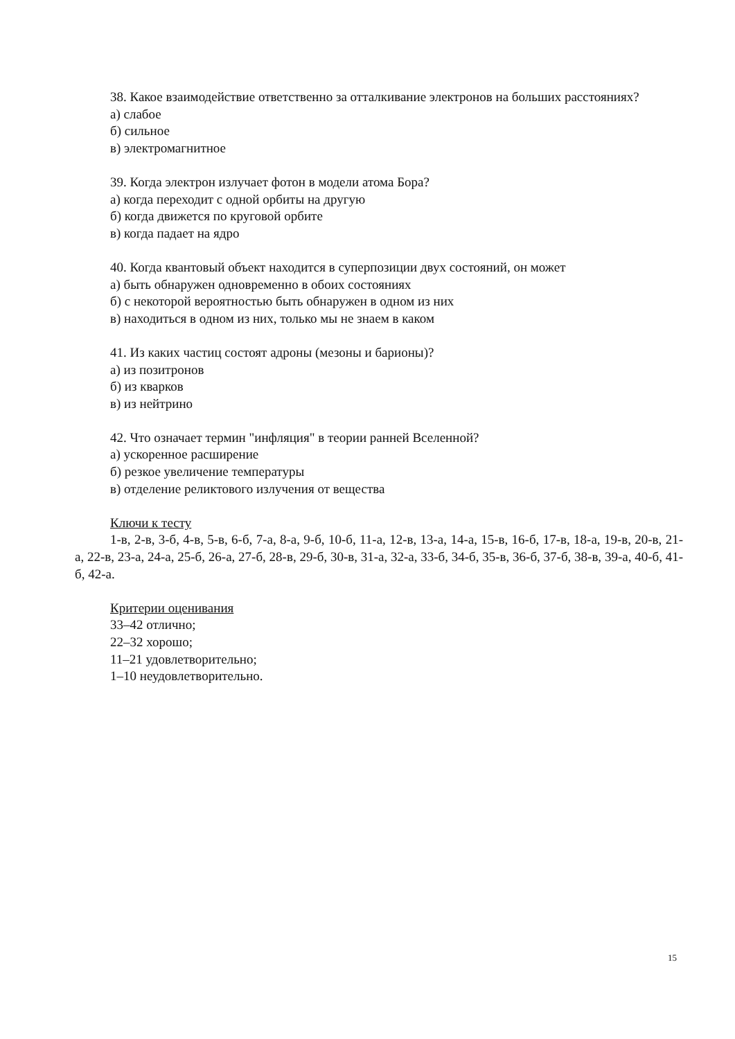38. Какое взаимодействие ответственно за отталкивание электронов на больших расстояниях?
а) слабое
б) сильное
в) электромагнитное
39. Когда электрон излучает фотон в модели атома Бора?
а) когда переходит с одной орбиты на другую
б) когда движется по круговой орбите
в) когда падает на ядро
40. Когда квантовый объект находится в суперпозиции двух состояний, он может
а) быть обнаружен одновременно в обоих состояниях
б) с некоторой вероятностью быть обнаружен в одном из них
в) находиться в одном из них, только мы не знаем в каком
41. Из каких частиц состоят адроны (мезоны и барионы)?
а) из позитронов
б) из кварков
в) из нейтрино
42. Что означает термин "инфляция" в теории ранней Вселенной?
а) ускоренное расширение
б) резкое увеличение температуры
в) отделение реликтового излучения от вещества
Ключи к тесту
1-в, 2-в, 3-б, 4-в, 5-в, 6-б, 7-а, 8-а, 9-б, 10-б, 11-а, 12-в, 13-а, 14-а, 15-в, 16-б, 17-в, 18-а, 19-в, 20-в, 21-а, 22-в, 23-а, 24-а, 25-б, 26-а, 27-б, 28-в, 29-б, 30-в, 31-а, 32-а, 33-б, 34-б, 35-в, 36-б, 37-б, 38-в, 39-а, 40-б, 41-б, 42-а.
Критерии оценивания
33–42 отлично;
22–32 хорошо;
11–21 удовлетворительно;
1–10 неудовлетворительно.
15